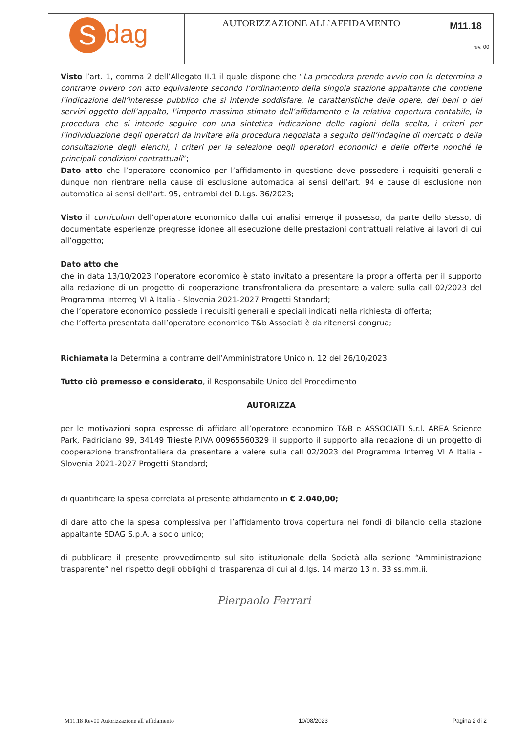| S dag | AUTORIZZAZIONE ALL’AFFIDAMENTO | M11.18 |
| | rev. 00 | |
Visto l’art. 1, comma 2 dell’Allegato II.1 il quale dispone che “La procedura prende avvio con la determina a contrarre ovvero con atto equivalente secondo l’ordinamento della singola stazione appaltante che contiene l’indicazione dell’interesse pubblico che si intende soddisfare, le caratteristiche delle opere, dei beni o dei servizi oggetto dell’appalto, l’importo massimo stimato dell’affidamento e la relativa copertura contabile, la procedura che si intende seguire con una sintetica indicazione delle ragioni della scelta, i criteri per l’individuazione degli operatori da invitare alla procedura negoziata a seguito dell’indagine di mercato o della consultazione degli elenchi, i criteri per la selezione degli operatori economici e delle offerte nonché le principali condizioni contrattuali”;
Dato atto che l’operatore economico per l’affidamento in questione deve possedere i requisiti generali e dunque non rientrare nella cause di esclusione automatica ai sensi dell’art. 94 e cause di esclusione non automatica ai sensi dell’art. 95, entrambi del D.Lgs. 36/2023;
Visto il curriculum dell’operatore economico dalla cui analisi emerge il possesso, da parte dello stesso, di documentate esperienze pregresse idonee all’esecuzione delle prestazioni contrattuali relative ai lavori di cui all’oggetto;
Dato atto che
che in data 13/10/2023 l’operatore economico è stato invitato a presentare la propria offerta per il supporto alla redazione di un progetto di cooperazione transfrontaliera da presentare a valere sulla call 02/2023 del Programma Interreg VI A Italia - Slovenia 2021-2027 Progetti Standard;
che l’operatore economico possiede i requisiti generali e speciali indicati nella richiesta di offerta;
che l’offerta presentata dall’operatore economico T&b Associati è da ritenersi congrua;
Richiamata la Determina a contrarre dell’Amministratore Unico n. 12 del 26/10/2023
Tutto ciò premesso e considerato, il Responsabile Unico del Procedimento
AUTORIZZA
per le motivazioni sopra espresse di affidare all’operatore economico T&B e ASSOCIATI S.r.l. AREA Science Park, Padriciano 99, 34149 Trieste P.IVA 00965560329 il supporto il supporto alla redazione di un progetto di cooperazione transfrontaliera da presentare a valere sulla call 02/2023 del Programma Interreg VI A Italia - Slovenia 2021-2027 Progetti Standard;
di quantificare la spesa correlata al presente affidamento in € 2.040,00;
di dare atto che la spesa complessiva per l’affidamento trova copertura nei fondi di bilancio della stazione appaltante SDAG S.p.A. a socio unico;
di pubblicare il presente provvedimento sul sito istituzionale della Società alla sezione “Amministrazione trasparente” nel rispetto degli obblighi di trasparenza di cui al d.lgs. 14 marzo 13 n. 33 ss.mm.ii.
Pierpaolo Ferrari
M11.18 Rev00 Autorizzazione all’affidamento 10/08/2023 Pagina 2 di 2